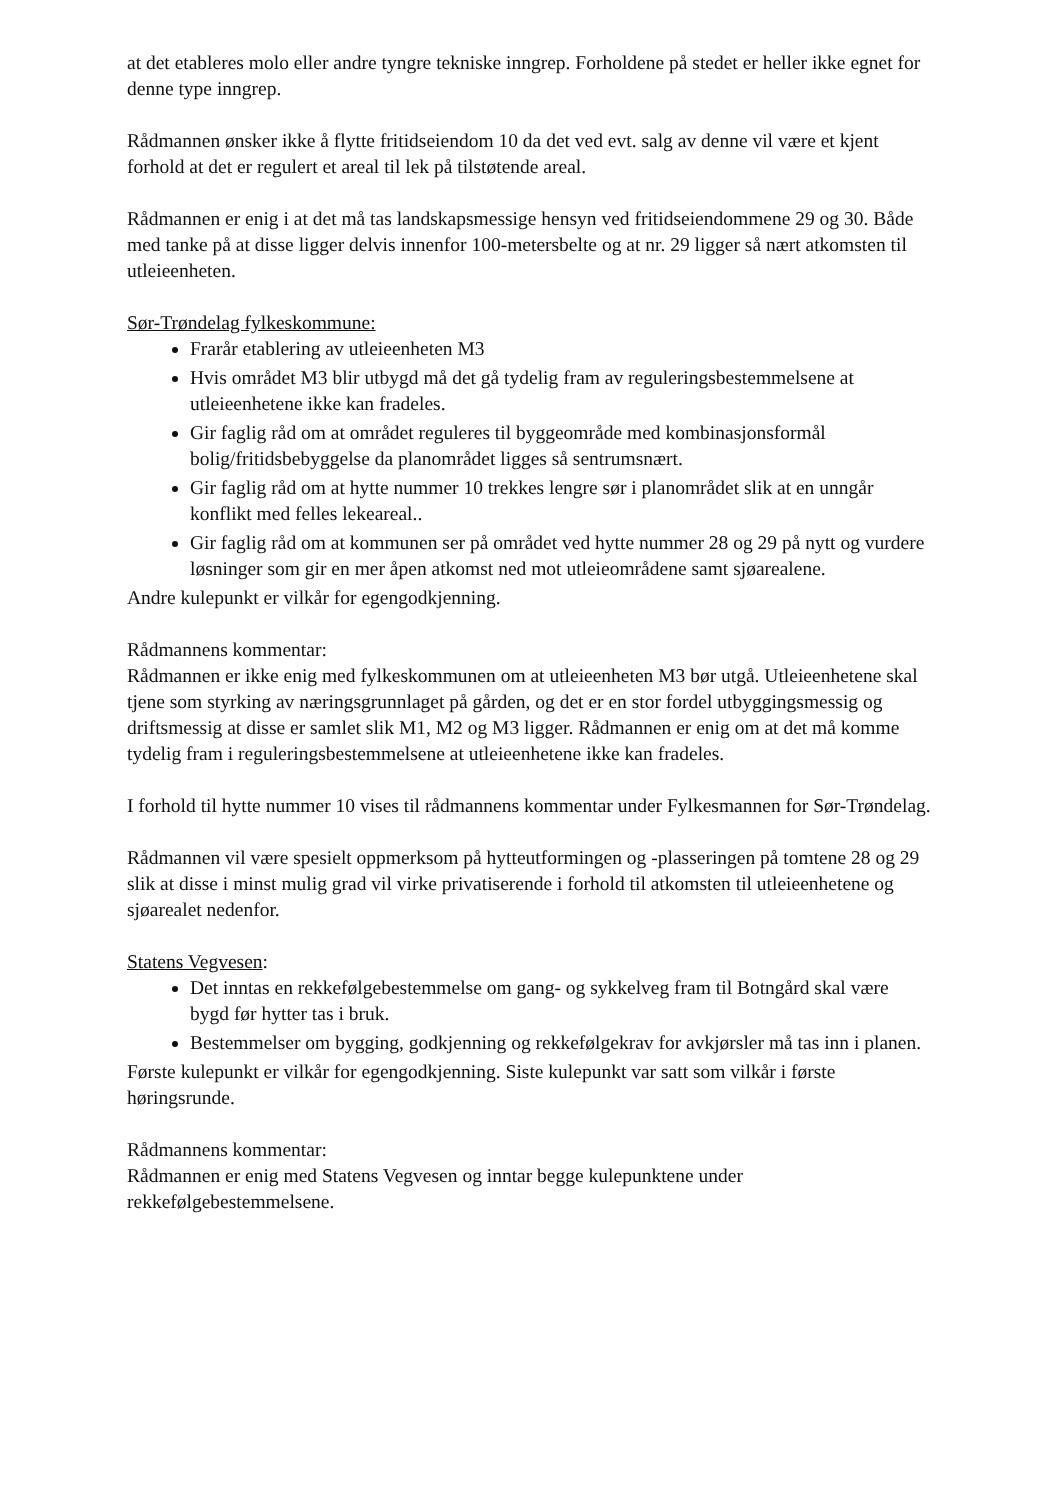at det etableres molo eller andre tyngre tekniske inngrep. Forholdene på stedet er heller ikke egnet for denne type inngrep.
Rådmannen ønsker ikke å flytte fritidseiendom 10 da det ved evt. salg av denne vil være et kjent forhold at det er regulert et areal til lek på tilstøtende areal.
Rådmannen er enig i at det må tas landskapsmessige hensyn ved fritidseiendommene 29 og 30. Både med tanke på at disse ligger delvis innenfor 100-metersbelte og at nr. 29 ligger så nært atkomsten til utleieenheten.
Sør-Trøndelag fylkeskommune:
Frarår etablering av utleieenheten M3
Hvis området M3 blir utbygd må det gå tydelig fram av reguleringsbestemmelsene at utleieenhetene ikke kan fradeles.
Gir faglig råd om at området reguleres til byggeområde med kombinasjonsformål bolig/fritidsbebyggelse da planområdet ligges så sentrumsnært.
Gir faglig råd om at hytte nummer 10 trekkes lengre sør i planområdet slik at en unngår konflikt med felles lekeareal..
Gir faglig råd om at kommunen ser på området ved hytte nummer 28 og 29 på nytt og vurdere løsninger som gir en mer åpen atkomst ned mot utleieområdene samt sjøarealene.
Andre kulepunkt er vilkår for egengodkjenning.
Rådmannens kommentar:
Rådmannen er ikke enig med fylkeskommunen om at utleieenheten M3 bør utgå. Utleieenhetene skal tjene som styrking av næringsgrunnlaget på gården, og det er en stor fordel utbyggingsmessig og driftsmessig at disse er samlet slik M1, M2 og M3 ligger. Rådmannen er enig om at det må komme tydelig fram i reguleringsbestemmelsene at utleieenhetene ikke kan fradeles.
I forhold til hytte nummer 10 vises til rådmannens kommentar under Fylkesmannen for Sør-Trøndelag.
Rådmannen vil være spesielt oppmerksom på hytteutformingen og -plasseringen på tomtene 28 og 29 slik at disse i minst mulig grad vil virke privatiserende i forhold til atkomsten til utleieenhetene og sjøarealet nedenfor.
Statens Vegvesen:
Det inntas en rekkefølgebestemmelse om gang- og sykkelveg fram til Botngård skal være bygd før hytter tas i bruk.
Bestemmelser om bygging, godkjenning og rekkefølgekrav for avkjørsler må tas inn i planen.
Første kulepunkt er vilkår for egengodkjenning. Siste kulepunkt var satt som vilkår i første høringsrunde.
Rådmannens kommentar:
Rådmannen er enig med Statens Vegvesen og inntar begge kulepunktene under rekkefølgebestemmelsene.